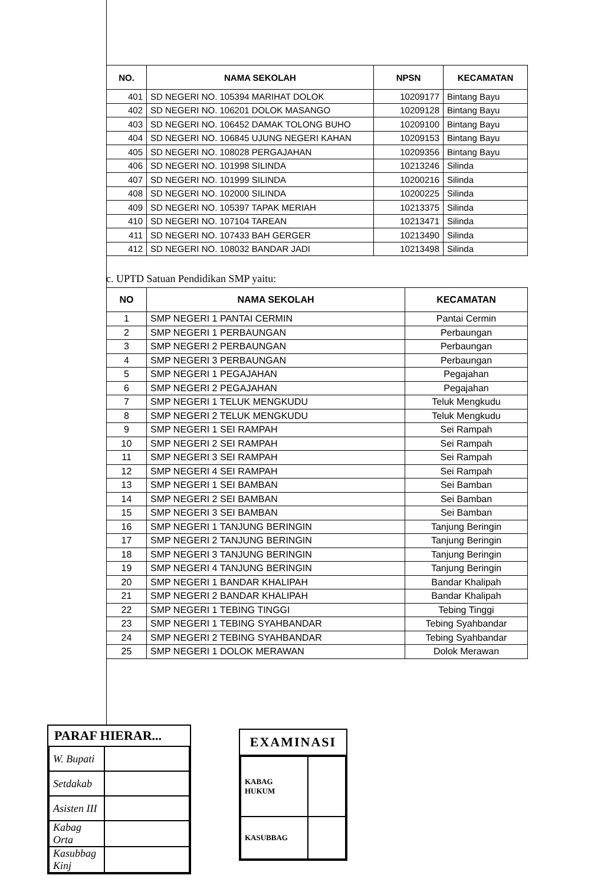| NO. | NAMA SEKOLAH | NPSN | KECAMATAN |
| --- | --- | --- | --- |
| 401 | SD NEGERI NO. 105394 MARIHAT DOLOK | 10209177 | Bintang Bayu |
| 402 | SD NEGERI NO. 106201 DOLOK MASANGO | 10209128 | Bintang Bayu |
| 403 | SD NEGERI NO. 106452 DAMAK TOLONG BUHO | 10209100 | Bintang Bayu |
| 404 | SD NEGERI NO. 106845 UJUNG NEGERI KAHAN | 10209153 | Bintang Bayu |
| 405 | SD NEGERI NO. 108028 PERGAJAHAN | 10209356 | Bintang Bayu |
| 406 | SD NEGERI NO. 101998 SILINDA | 10213246 | Silinda |
| 407 | SD NEGERI NO. 101999 SILINDA | 10200216 | Silinda |
| 408 | SD NEGERI NO. 102000 SILINDA | 10200225 | Silinda |
| 409 | SD NEGERI NO. 105397 TAPAK MERIAH | 10213375 | Silinda |
| 410 | SD NEGERI NO. 107104 TAREAN | 10213471 | Silinda |
| 411 | SD NEGERI NO. 107433 BAH GERGER | 10213490 | Silinda |
| 412 | SD NEGERI NO. 108032 BANDAR JADI | 10213498 | Silinda |
c. UPTD Satuan Pendidikan SMP yaitu:
| NO | NAMA SEKOLAH | KECAMATAN |
| --- | --- | --- |
| 1 | SMP NEGERI 1 PANTAI CERMIN | Pantai Cermin |
| 2 | SMP NEGERI 1 PERBAUNGAN | Perbaungan |
| 3 | SMP NEGERI 2 PERBAUNGAN | Perbaungan |
| 4 | SMP NEGERI 3 PERBAUNGAN | Perbaungan |
| 5 | SMP NEGERI 1 PEGAJAHAN | Pegajahan |
| 6 | SMP NEGERI 2 PEGAJAHAN | Pegajahan |
| 7 | SMP NEGERI 1 TELUK MENGKUDU | Teluk Mengkudu |
| 8 | SMP NEGERI 2 TELUK MENGKUDU | Teluk Mengkudu |
| 9 | SMP NEGERI 1 SEI RAMPAH | Sei Rampah |
| 10 | SMP NEGERI 2 SEI RAMPAH | Sei Rampah |
| 11 | SMP NEGERI 3 SEI RAMPAH | Sei Rampah |
| 12 | SMP NEGERI 4 SEI RAMPAH | Sei Rampah |
| 13 | SMP NEGERI 1 SEI BAMBAN | Sei Bamban |
| 14 | SMP NEGERI 2 SEI BAMBAN | Sei Bamban |
| 15 | SMP NEGERI 3 SEI BAMBAN | Sei Bamban |
| 16 | SMP NEGERI 1 TANJUNG BERINGIN | Tanjung Beringin |
| 17 | SMP NEGERI 2 TANJUNG BERINGIN | Tanjung Beringin |
| 18 | SMP NEGERI 3 TANJUNG BERINGIN | Tanjung Beringin |
| 19 | SMP NEGERI 4 TANJUNG BERINGIN | Tanjung Beringin |
| 20 | SMP NEGERI 1 BANDAR KHALIPAH | Bandar Khalipah |
| 21 | SMP NEGERI 2 BANDAR KHALIPAH | Bandar Khalipah |
| 22 | SMP NEGERI 1 TEBING TINGGI | Tebing Tinggi |
| 23 | SMP NEGERI 1 TEBING SYAHBANDAR | Tebing Syahbandar |
| 24 | SMP NEGERI 2 TEBING SYAHBANDAR | Tebing Syahbandar |
| 25 | SMP NEGERI 1 DOLOK MERAWAN | Dolok Merawan |
PARAF HIERAR...
| W. Bupati | |
| Setdakab | |
| Asisten III | |
| Kabag Orta | |
| Kasubbag Kinj | |
EXAMINASI
| KABAG HUKUM | |
| KASUBBAG | |